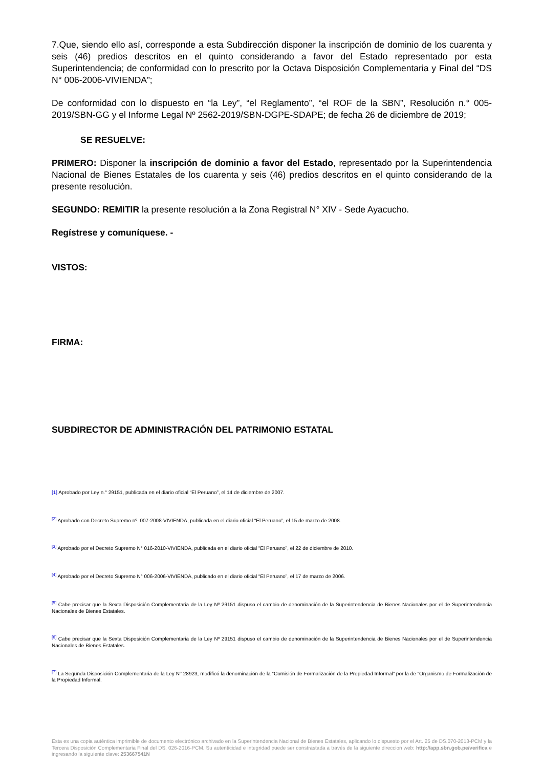7.Que, siendo ello así, corresponde a esta Subdirección disponer la inscripción de dominio de los cuarenta y seis (46) predios descritos en el quinto considerando a favor del Estado representado por esta Superintendencia; de conformidad con lo prescrito por la Octava Disposición Complementaria y Final del “DS N° 006-2006-VIVIENDA”;
De conformidad con lo dispuesto en “la Ley”, “el Reglamento”, “el ROF de la SBN”, Resolución n.° 005-2019/SBN-GG y el Informe Legal Nº 2562-2019/SBN-DGPE-SDAPE; de fecha 26 de diciembre de 2019;
SE RESUELVE:
PRIMERO: Disponer la inscripción de dominio a favor del Estado, representado por la Superintendencia Nacional de Bienes Estatales de los cuarenta y seis (46) predios descritos en el quinto considerando de la presente resolución.
SEGUNDO: REMITIR la presente resolución a la Zona Registral N° XIV - Sede Ayacucho.
Regístrese y comuníquese. -
VISTOS:
FIRMA:
SUBDIRECTOR DE ADMINISTRACIÓN DEL PATRIMONIO ESTATAL
[1] Aprobado por Ley n.° 29151, publicada en el diario oficial “El Peruano”, el 14 de diciembre de 2007.
<sup>[2]</sup> Aprobado con Decreto Supremo nº. 007-2008-VIVIENDA, publicada en el diario oficial “El Peruano”, el 15 de marzo de 2008.
<sup>[3]</sup> Aprobado por el Decreto Supremo N° 016-2010-VIVIENDA, publicada en el diario oficial “El Peruano”, el 22 de diciembre de 2010.
<sup>[4]</sup> Aprobado por el Decreto Supremo N° 006-2006-VIVIENDA, publicado en el diario oficial “El Peruano”, el 17 de marzo de 2006.
<sup>[5]</sup> Cabe precisar que la Sexta Disposición Complementaria de la Ley Nº 29151 dispuso el cambio de denominación de la Superintendencia de Bienes Nacionales por el de Superintendencia Nacionales de Bienes Estatales.
<sup>[6]</sup> Cabe precisar que la Sexta Disposición Complementaria de la Ley Nº 29151 dispuso el cambio de denominación de la Superintendencia de Bienes Nacionales por el de Superintendencia Nacionales de Bienes Estatales.
<sup>[7]</sup> La Segunda Disposición Complementaria de la Ley N° 28923, modificó la denominación de la “Comisión de Formalización de la Propiedad Informal” por la de “Organismo de Formalización de la Propiedad Informal.
Esta es una copia auténtica imprimible de documento electrónico archivado en la Superintendencia Nacional de Bienes Estatales, aplicando lo dispuesto por el Art. 25 de DS.070-2013-PCM y la Tercera Disposición Complementaria Final del DS. 026-2016-PCM. Su autenticidad e integridad puede ser constrastada a través de la siguiente direccion web: http://app.sbn.gob.pe/verifica e ingresando la siguiente clave: 253667541N